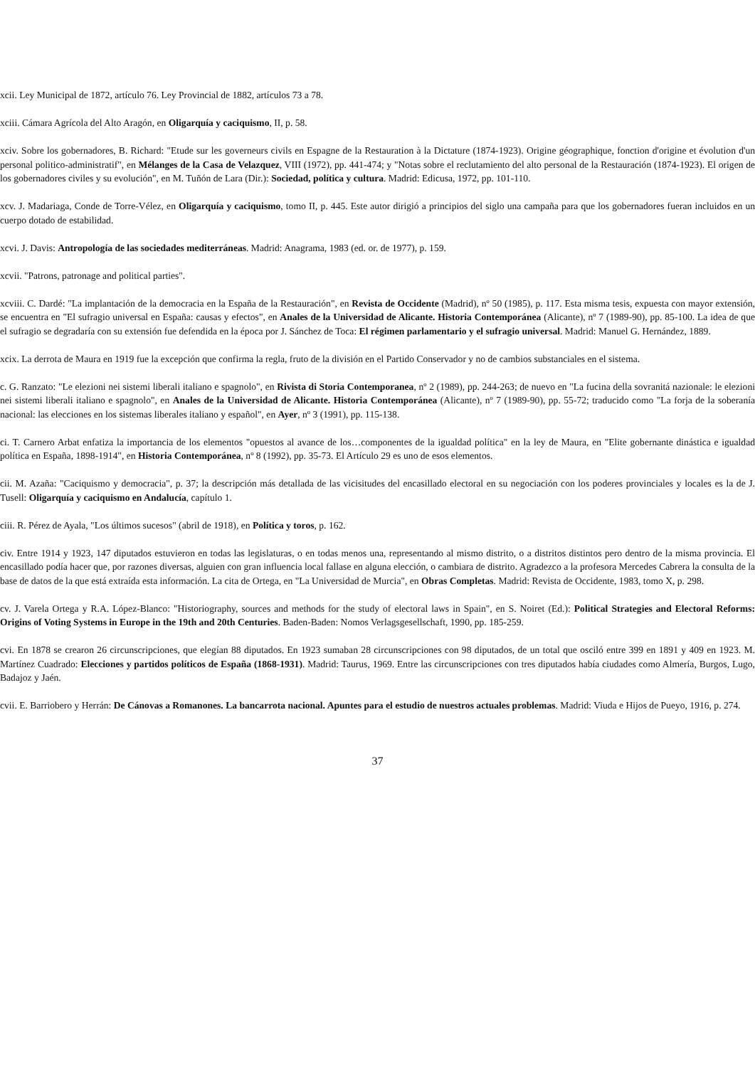xcii. Ley Municipal de 1872, artículo 76. Ley Provincial de 1882, artículos 73 a 78.
xciii. Cámara Agrícola del Alto Aragón, en Oligarquía y caciquismo, II, p. 58.
xciv. Sobre los gobernadores, B. Richard: "Etude sur les governeurs civils en Espagne de la Restauration à la Dictature (1874-1923). Origine géographique, fonction d'origine et évolution d'un personal politico-administratif", en Mélanges de la Casa de Velazquez, VIII (1972), pp. 441-474; y "Notas sobre el reclutamiento del alto personal de la Restauración (1874-1923). El origen de los gobernadores civiles y su evolución", en M. Tuñón de Lara (Dir.): Sociedad, política y cultura. Madrid: Edicusa, 1972, pp. 101-110.
xcv. J. Madariaga, Conde de Torre-Vélez, en Oligarquía y caciquismo, tomo II, p. 445. Este autor dirigió a principios del siglo una campaña para que los gobernadores fueran incluidos en un cuerpo dotado de estabilidad.
xcvi. J. Davis: Antropología de las sociedades mediterráneas. Madrid: Anagrama, 1983 (ed. or. de 1977), p. 159.
xcvii. "Patrons, patronage and political parties".
xcviii. C. Dardé: "La implantación de la democracia en la España de la Restauración", en Revista de Occidente (Madrid), nº 50 (1985), p. 117. Esta misma tesis, expuesta con mayor extensión, se encuentra en "El sufragio universal en España: causas y efectos", en Anales de la Universidad de Alicante. Historia Contemporánea (Alicante), nº 7 (1989-90), pp. 85-100. La idea de que el sufragio se degradaría con su extensión fue defendida en la época por J. Sánchez de Toca: El régimen parlamentario y el sufragio universal. Madrid: Manuel G. Hernández, 1889.
xcix. La derrota de Maura en 1919 fue la excepción que confirma la regla, fruto de la división en el Partido Conservador y no de cambios substanciales en el sistema.
c. G. Ranzato: "Le elezioni nei sistemi liberali italiano e spagnolo", en Rivista di Storia Contemporanea, nº 2 (1989), pp. 244-263; de nuevo en "La fucina della sovranitá nazionale: le elezioni nei sistemi liberali italiano e spagnolo", en Anales de la Universidad de Alicante. Historia Contemporánea (Alicante), nº 7 (1989-90), pp. 55-72; traducido como "La forja de la soberanía nacional: las elecciones en los sistemas liberales italiano y español", en Ayer, nº 3 (1991), pp. 115-138.
ci. T. Carnero Arbat enfatiza la importancia de los elementos "opuestos al avance de los…componentes de la igualdad política" en la ley de Maura, en "Elite gobernante dinástica e igualdad política en España, 1898-1914", en Historia Contemporánea, nº 8 (1992), pp. 35-73. El Artículo 29 es uno de esos elementos.
cii. M. Azaña: "Caciquismo y democracia", p. 37; la descripción más detallada de las vicisitudes del encasillado electoral en su negociación con los poderes provinciales y locales es la de J. Tusell: Oligarquía y caciquismo en Andalucía, capítulo 1.
ciii. R. Pérez de Ayala, "Los últimos sucesos" (abril de 1918), en Política y toros, p. 162.
civ. Entre 1914 y 1923, 147 diputados estuvieron en todas las legislaturas, o en todas menos una, representando al mismo distrito, o a distritos distintos pero dentro de la misma provincia. El encasillado podía hacer que, por razones diversas, alguien con gran influencia local fallase en alguna elección, o cambiara de distrito. Agradezco a la profesora Mercedes Cabrera la consulta de la base de datos de la que está extraída esta información. La cita de Ortega, en "La Universidad de Murcia", en Obras Completas. Madrid: Revista de Occidente, 1983, tomo X, p. 298.
cv. J. Varela Ortega y R.A. López-Blanco: "Historiography, sources and methods for the study of electoral laws in Spain", en S. Noiret (Ed.): Political Strategies and Electoral Reforms: Origins of Voting Systems in Europe in the 19th and 20th Centuries. Baden-Baden: Nomos Verlagsgesellschaft, 1990, pp. 185-259.
cvi. En 1878 se crearon 26 circunscripciones, que elegían 88 diputados. En 1923 sumaban 28 circunscripciones con 98 diputados, de un total que osciló entre 399 en 1891 y 409 en 1923. M. Martínez Cuadrado: Elecciones y partidos políticos de España (1868-1931). Madrid: Taurus, 1969. Entre las circunscripciones con tres diputados había ciudades como Almería, Burgos, Lugo, Badajoz y Jaén.
cvii. E. Barriobero y Herrán: De Cánovas a Romanones. La bancarrota nacional. Apuntes para el estudio de nuestros actuales problemas. Madrid: Viuda e Hijos de Pueyo, 1916, p. 274.
37